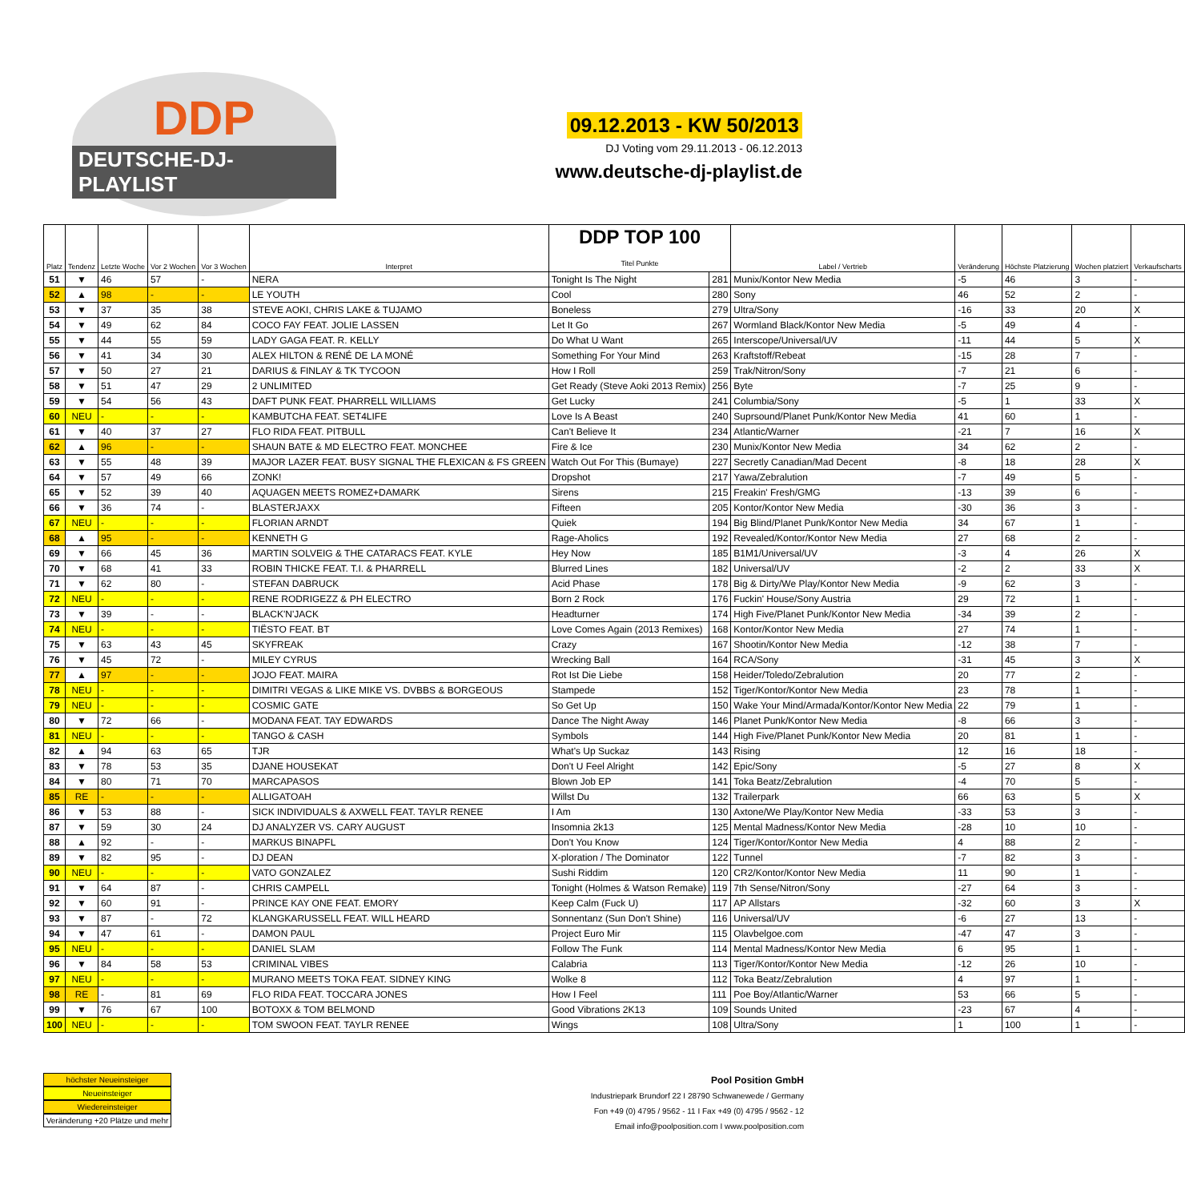DDP
DEUTSCHE-DJ-PLAYLIST
09.12.2013 - KW 50/2013
DJ Voting vom 29.11.2013 - 06.12.2013
www.deutsche-dj-playlist.de
| Platz | Tendenz | Letzte Woche | Vor 2 Wochen | Vor 3 Wochen | Interpret | DDP TOP 100 Titel Punkte | | Label / Vertrieb | Veränderung | Höchste Platzierung | Wochen platziert | Verkaufscharts |
| --- | --- | --- | --- | --- | --- | --- | --- | --- | --- | --- | --- | --- |
| 51 | ▼ | 46 | 57 | - | NERA | Tonight Is The Night | 281 | Munix/Kontor New Media | -5 | 46 | 3 | - |
| 52 | ▲ | 98 | - | - | LE YOUTH | Cool | 280 | Sony | 46 | 52 | 2 | - |
| 53 | ▼ | 37 | 35 | 38 | STEVE AOKI, CHRIS LAKE & TUJAMO | Boneless | 279 | Ultra/Sony | -16 | 33 | 20 | X |
| 54 | ▼ | 49 | 62 | 84 | COCO FAY FEAT. JOLIE LASSEN | Let It Go | 267 | Wormland Black/Kontor New Media | -5 | 49 | 4 | - |
| 55 | ▼ | 44 | 55 | 59 | LADY GAGA FEAT. R. KELLY | Do What U Want | 265 | Interscope/Universal/UV | -11 | 44 | 5 | X |
| 56 | ▼ | 41 | 34 | 30 | ALEX HILTON & RENÉ DE LA MONÉ | Something For Your Mind | 263 | Kraftstoff/Rebeat | -15 | 28 | 7 | - |
| 57 | ▼ | 50 | 27 | 21 | DARIUS & FINLAY & TK TYCOON | How I Roll | 259 | Trak/Nitron/Sony | -7 | 21 | 6 | - |
| 58 | ▼ | 51 | 47 | 29 | 2 UNLIMITED | Get Ready (Steve Aoki 2013 Remix) | 256 | Byte | -7 | 25 | 9 | - |
| 59 | ▼ | 54 | 56 | 43 | DAFT PUNK FEAT. PHARRELL WILLIAMS | Get Lucky | 241 | Columbia/Sony | -5 | 1 | 33 | X |
| 60 | NEU | - | - | - | KAMBUTCHA FEAT. SET4LIFE | Love Is A Beast | 240 | Suprsound/Planet Punk/Kontor New Media | 41 | 60 | 1 | - |
| 61 | ▼ | 40 | 37 | 27 | FLO RIDA FEAT. PITBULL | Can't Believe It | 234 | Atlantic/Warner | -21 | 7 | 16 | X |
| 62 | ▲ | 96 | - | - | SHAUN BATE & MD ELECTRO FEAT. MONCHEE | Fire & Ice | 230 | Munix/Kontor New Media | 34 | 62 | 2 | - |
| 63 | ▼ | 55 | 48 | 39 | MAJOR LAZER FEAT. BUSY SIGNAL THE FLEXICAN & FS GREEN | Watch Out For This (Bumaye) | 227 | Secretly Canadian/Mad Decent | -8 | 18 | 28 | X |
| 64 | ▼ | 57 | 49 | 66 | ZONK! | Dropshot | 217 | Yawa/Zebralution | -7 | 49 | 5 | - |
| 65 | ▼ | 52 | 39 | 40 | AQUAGEN MEETS ROMEZ+DAMARK | Sirens | 215 | Freakin' Fresh/GMG | -13 | 39 | 6 | - |
| 66 | ▼ | 36 | 74 | - | BLASTERJAXX | Fifteen | 205 | Kontor/Kontor New Media | -30 | 36 | 3 | - |
| 67 | NEU | - | - | - | FLORIAN ARNDT | Quiek | 194 | Big Blind/Planet Punk/Kontor New Media | 34 | 67 | 1 | - |
| 68 | ▲ | 95 | - | - | KENNETH G | Rage-Aholics | 192 | Revealed/Kontor/Kontor New Media | 27 | 68 | 2 | - |
| 69 | ▼ | 66 | 45 | 36 | MARTIN SOLVEIG & THE CATARACS FEAT. KYLE | Hey Now | 185 | B1M1/Universal/UV | -3 | 4 | 26 | X |
| 70 | ▼ | 68 | 41 | 33 | ROBIN THICKE FEAT. T.I. & PHARRELL | Blurred Lines | 182 | Universal/UV | -2 | 2 | 33 | X |
| 71 | ▼ | 62 | 80 | - | STEFAN DABRUCK | Acid Phase | 178 | Big & Dirty/We Play/Kontor New Media | -9 | 62 | 3 | - |
| 72 | NEU | - | - | - | RENE RODRIGEZZ & PH ELECTRO | Born 2 Rock | 176 | Fuckin' House/Sony Austria | 29 | 72 | 1 | - |
| 73 | ▼ | 39 | - | - | BLACK'N'JACK | Headturner | 174 | High Five/Planet Punk/Kontor New Media | -34 | 39 | 2 | - |
| 74 | NEU | - | - | - | TIËSTO FEAT. BT | Love Comes Again (2013 Remixes) | 168 | Kontor/Kontor New Media | 27 | 74 | 1 | - |
| 75 | ▼ | 63 | 43 | 45 | SKYFREAK | Crazy | 167 | Shootin/Kontor New Media | -12 | 38 | 7 | - |
| 76 | ▼ | 45 | 72 | - | MILEY CYRUS | Wrecking Ball | 164 | RCA/Sony | -31 | 45 | 3 | X |
| 77 | ▲ | 97 | - | - | JOJO FEAT. MAIRA | Rot Ist Die Liebe | 158 | Heider/Toledo/Zebralution | 20 | 77 | 2 | - |
| 78 | NEU | - | - | - | DIMITRI VEGAS & LIKE MIKE VS. DVBBS & BORGEOUS | Stampede | 152 | Tiger/Kontor/Kontor New Media | 23 | 78 | 1 | - |
| 79 | NEU | - | - | - | COSMIC GATE | So Get Up | 150 | Wake Your Mind/Armada/Kontor/Kontor New Media | 22 | 79 | 1 | - |
| 80 | ▼ | 72 | 66 | - | MODANA FEAT. TAY EDWARDS | Dance The Night Away | 146 | Planet Punk/Kontor New Media | -8 | 66 | 3 | - |
| 81 | NEU | - | - | - | TANGO & CASH | Symbols | 144 | High Five/Planet Punk/Kontor New Media | 20 | 81 | 1 | - |
| 82 | ▲ | 94 | 63 | 65 | TJR | What's Up Suckaz | 143 | Rising | 12 | 16 | 18 | - |
| 83 | ▼ | 78 | 53 | 35 | DJANE HOUSEKAT | Don't U Feel Alright | 142 | Epic/Sony | -5 | 27 | 8 | X |
| 84 | ▼ | 80 | 71 | 70 | MARCAPASOS | Blown Job EP | 141 | Toka Beatz/Zebralution | -4 | 70 | 5 | - |
| 85 | RE | - | - | - | ALLIGATOAH | Willst Du | 132 | Trailerpark | 66 | 63 | 5 | X |
| 86 | ▼ | 53 | 88 | - | SICK INDIVIDUALS & AXWELL FEAT. TAYLR RENEE | I Am | 130 | Axtone/We Play/Kontor New Media | -33 | 53 | 3 | - |
| 87 | ▼ | 59 | 30 | 24 | DJ ANALYZER VS. CARY AUGUST | Insomnia 2k13 | 125 | Mental Madness/Kontor New Media | -28 | 10 | 10 | - |
| 88 | ▲ | 92 | - | - | MARKUS BINAPFL | Don't You Know | 124 | Tiger/Kontor/Kontor New Media | 4 | 88 | 2 | - |
| 89 | ▼ | 82 | 95 | - | DJ DEAN | X-ploration / The Dominator | 122 | Tunnel | -7 | 82 | 3 | - |
| 90 | NEU | - | - | - | VATO GONZALEZ | Sushi Riddim | 120 | CR2/Kontor/Kontor New Media | 11 | 90 | 1 | - |
| 91 | ▼ | 64 | 87 | - | CHRIS CAMPELL | Tonight (Holmes & Watson Remake) | 119 | 7th Sense/Nitron/Sony | -27 | 64 | 3 | - |
| 92 | ▼ | 60 | 91 | - | PRINCE KAY ONE FEAT. EMORY | Keep Calm (Fuck U) | 117 | AP Allstars | -32 | 60 | 3 | X |
| 93 | ▼ | 87 | - | 72 | KLANGKARUSSELL FEAT. WILL HEARD | Sonnentanz (Sun Don't Shine) | 116 | Universal/UV | -6 | 27 | 13 | - |
| 94 | ▼ | 47 | 61 | - | DAMON PAUL | Project Euro Mir | 115 | Olavbelgoe.com | -47 | 47 | 3 | - |
| 95 | NEU | - | - | - | DANIEL SLAM | Follow The Funk | 114 | Mental Madness/Kontor New Media | 6 | 95 | 1 | - |
| 96 | ▼ | 84 | 58 | 53 | CRIMINAL VIBES | Calabria | 113 | Tiger/Kontor/Kontor New Media | -12 | 26 | 10 | - |
| 97 | NEU | - | - | - | MURANO MEETS TOKA FEAT. SIDNEY KING | Wolke 8 | 112 | Toka Beatz/Zebralution | 4 | 97 | 1 | - |
| 98 | RE | - | 81 | 69 | FLO RIDA FEAT. TOCCARA JONES | How I Feel | 111 | Poe Boy/Atlantic/Warner | 53 | 66 | 5 | - |
| 99 | ▼ | 76 | 67 | 100 | BOTOXX & TOM BELMOND | Good Vibrations 2K13 | 109 | Sounds United | -23 | 67 | 4 | - |
| 100 | NEU | - | - | - | TOM SWOON FEAT. TAYLR RENEE | Wings | 108 | Ultra/Sony | 1 | 100 | 1 | - |
höchster Neueinsteiger
Neueinsteiger
Wiedereinsteiger
Veränderung +20 Plätze und mehr
Pool Position GmbH
Industriepark Brundorf 22 I 28790 Schwanewede / Germany
Fon +49 (0) 4795 / 9562 - 11 I Fax +49 (0) 4795 / 9562 - 12
Email info@poolposition.com I www.poolposition.com